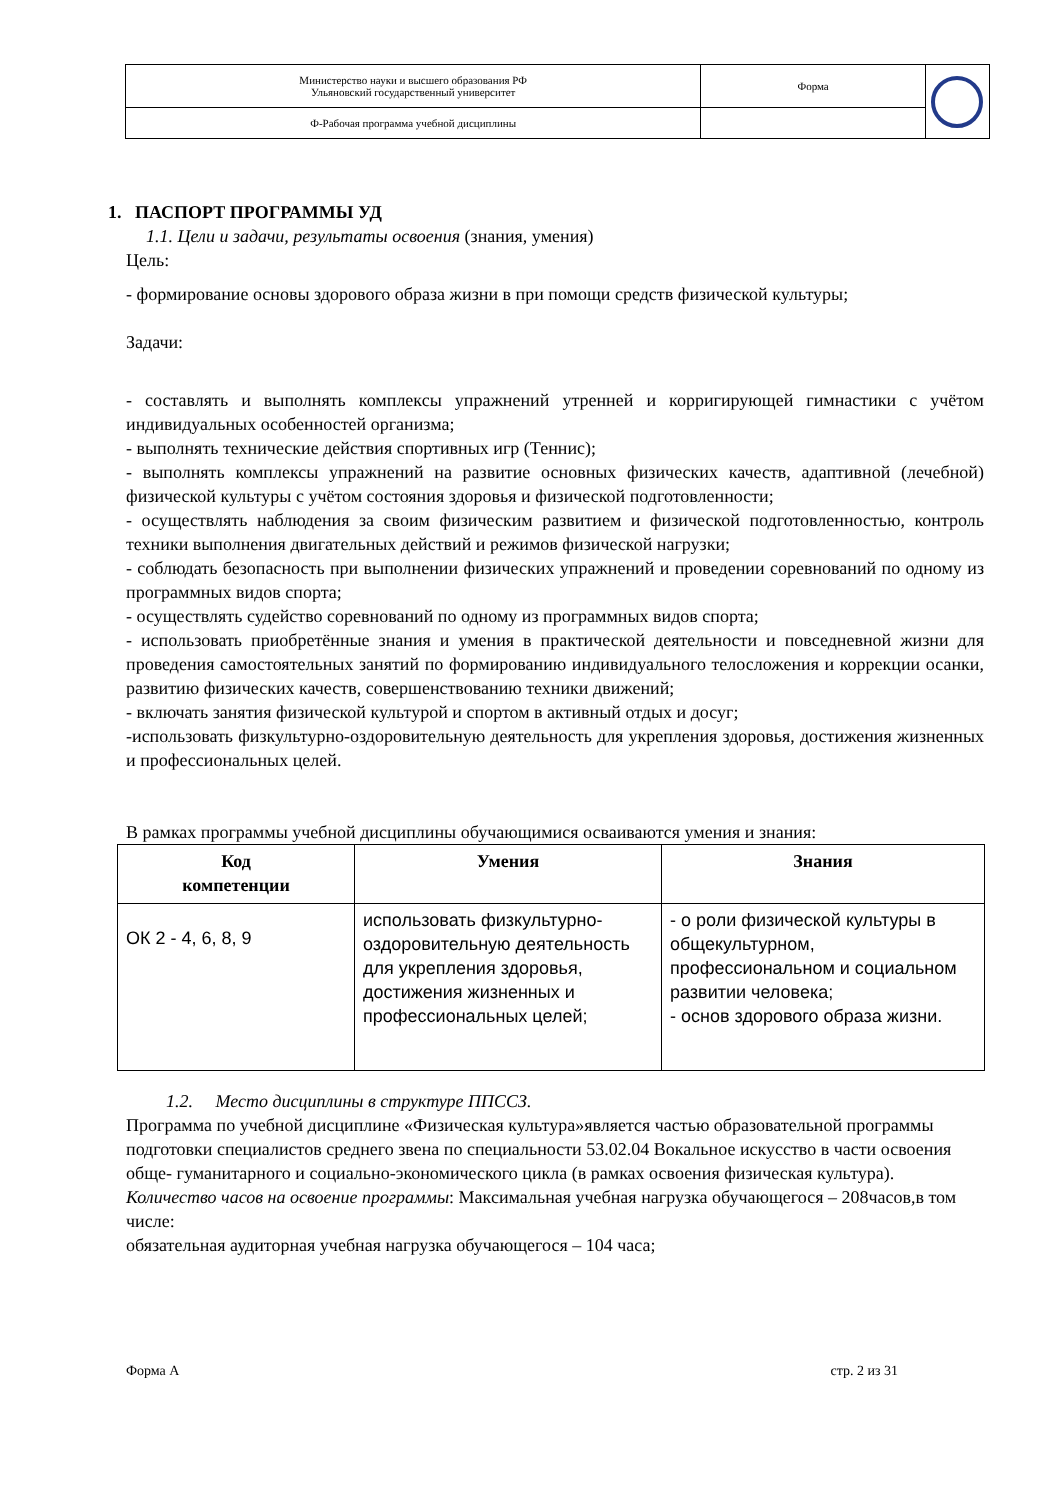| Министерство науки и высшего образования РФ Ульяновский государственный университет | Форма | |
| Ф-Рабочая программа учебной дисциплины | | |
1. ПАСПОРТ ПРОГРАММЫ УД
1.1. Цели и задачи, результаты освоения (знания, умения)
Цель:
- формирование основы здорового образа жизни в при помощи средств физической культуры;
Задачи:
- составлять и выполнять комплексы упражнений утренней и корригирующей гимнастики с учётом индивидуальных особенностей организма;
- выполнять технические действия спортивных игр (Теннис);
- выполнять комплексы упражнений на развитие основных физических качеств, адаптивной (лечебной) физической культуры с учётом состояния здоровья и физической подготовленности;
- осуществлять наблюдения за своим физическим развитием и физической подготовленностью, контроль техники выполнения двигательных действий и режимов физической нагрузки;
- соблюдать безопасность при выполнении физических упражнений и проведении соревнований по одному из программных видов спорта;
- осуществлять судейство соревнований по одному из программных видов спорта;
- использовать приобретённые знания и умения в практической деятельности и повседневной жизни для проведения самостоятельных занятий по формированию индивидуального телосложения и коррекции осанки, развитию физических качеств, совершенствованию техники движений;
- включать занятия физической культурой и спортом в активный отдых и досуг;
-использовать физкультурно-оздоровительную деятельность для укрепления здоровья, достижения жизненных и профессиональных целей.
В рамках программы учебной дисциплины обучающимися осваиваются умения и знания:
| Код компетенции | Умения | Знания |
| --- | --- | --- |
| ОК 2 - 4, 6, 8, 9 | использовать физкультурно-оздоровительную деятельность для укрепления здоровья, достижения жизненных и профессиональных целей; | - о роли физической культуры в общекультурном, профессиональном и социальном развитии человека; - основ здорового образа жизни. |
1.2. Место дисциплины в структуре ППССЗ.
Программа по учебной дисциплине «Физическая культура»является частью образовательной программы подготовки специалистов среднего звена по специальности 53.02.04 Вокальное искусство в части освоения обще- гуманитарного и социально-экономического цикла (в рамках освоения физическая культура).
Количество часов на освоение программы: Максимальная учебная нагрузка обучающегося – 208часов,в том числе:
обязательная аудиторная учебная нагрузка обучающегося – 104 часа;
Форма А стр. 2 из 31